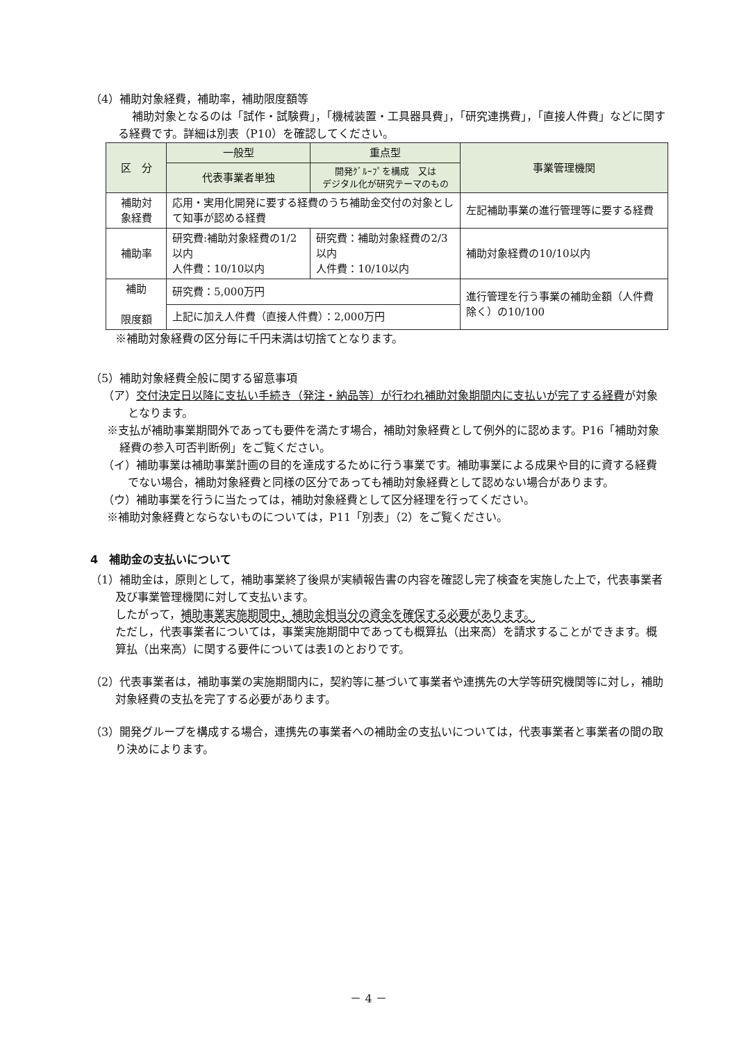（4）補助対象経費，補助率，補助限度額等
補助対象となるのは「試作・試験費」，「機械装置・工具器具費」，「研究連携費」，「直接人件費」などに関する経費です。詳細は別表（P10）を確認してください。
| 区 分 | 一般型 | 重点型 | 事業管理機関 |
| --- | --- | --- | --- |
| | 代表事業者単独 | 開発ｸﾞﾙｰﾌﾟを構成 又は デジタル化が研究テーマのもの | |
| 補助対 象経費 | 応用・実用化開発に要する経費のうち補助金交付の対象として知事が認める経費 | | 左記補助事業の進行管理等に要する経費 |
| 補助率 | 研究費:補助対象経費の1/2以内 人件費：10/10以内 | 研究費：補助対象経費の2/3以内 人件費：10/10以内 | 補助対象経費の10/10以内 |
| 補助 限度額 | 研究費：5,000万円 | | 進行管理を行う事業の補助金額（人件費除く）の10/100 |
| | 上記に加え人件費（直接人件費）：2,000万円 | | |
※補助対象経費の区分毎に千円未満は切捨てとなります。
（5）補助対象経費全般に関する留意事項
（ア）交付決定日以降に支払い手続き（発注・納品等）が行われ補助対象期間内に支払いが完了する経費が対象となります。
※支払が補助事業期間外であっても要件を満たす場合，補助対象経費として例外的に認めます。P16「補助対象経費の参入可否判断例」をご覧ください。
（イ）補助事業は補助事業計画の目的を達成するために行う事業です。補助事業による成果や目的に資する経費でない場合，補助対象経費と同様の区分であっても補助対象経費として認めない場合があります。
（ウ）補助事業を行うに当たっては，補助対象経費として区分経理を行ってください。
※補助対象経費とならないものについては，P11「別表」（2）をご覧ください。
4　補助金の支払いについて
（1）補助金は，原則として，補助事業終了後県が実績報告書の内容を確認し完了検査を実施した上で，代表事業者及び事業管理機関に対して支払います。
したがって，補助事業実施期間中，補助金相当分の資金を確保する必要があります。
ただし，代表事業者については，事業実施期間中であっても概算払（出来高）を請求することができます。概算払（出来高）に関する要件については表1のとおりです。
（2）代表事業者は，補助事業の実施期間内に，契約等に基づいて事業者や連携先の大学等研究機関等に対し，補助対象経費の支払を完了する必要があります。
（3）開発グループを構成する場合，連携先の事業者への補助金の支払いについては，代表事業者と事業者の間の取り決めによります。
－ 4 －